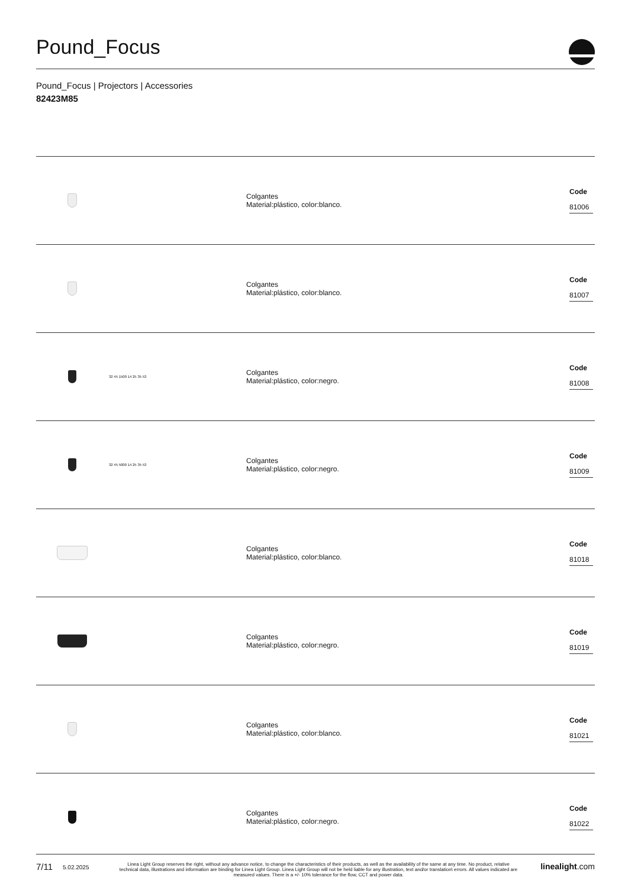Pound_Focus
Pound_Focus | Projectors | Accessories
82423M85
| | | Colgantes Material:plástico, color:blanco. | Code 81006 |
| | | Colgantes Material:plástico, color:blanco. | Code 81007 |
| | 32 45 1500 14 25 35 53 | Colgantes Material:plástico, color:negro. | Code 81008 |
| | 32 45 5000 14 25 35 53 | Colgantes Material:plástico, color:negro. | Code 81009 |
| | | Colgantes Material:plástico, color:blanco. | Code 81018 |
| | | Colgantes Material:plástico, color:negro. | Code 81019 |
| | | Colgantes Material:plástico, color:blanco. | Code 81021 |
| | | Colgantes Material:plástico, color:negro. | Code 81022 |
7/11 5.02.2025 Linea Light Group reserves the right, without any advance notice, to change the characteristics of their products, as well as the availability of the same at any time. No product, relative technical data, illustrations and information are binding for Linea Light Group. Linea Light Group will not be held liable for any illustration, text and/or translation\ errors. All values indicated are measured values. There is a +/- 10% tolerance for the flow, CCT and power data. linealight.com